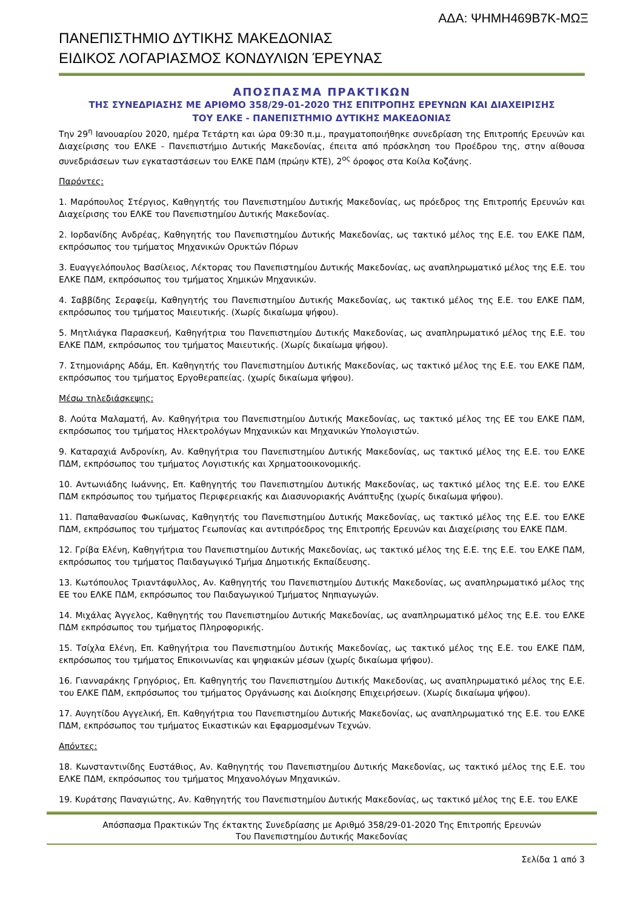ΑΔΑ: ΨΗΜΗ469Β7Κ-ΜΩΞ
ΠΑΝΕΠΙΣΤΗΜΙΟ ΔΥΤΙΚΗΣ ΜΑΚΕΔΟΝΙΑΣ
ΕΙΔΙΚΟΣ ΛΟΓΑΡΙΑΣΜΟΣ ΚΟΝΔΥΛΙΩΝ ΈΡΕΥΝΑΣ
ΑΠΟΣΠΑΣΜΑ ΠΡΑΚΤΙΚΩΝ
ΤΗΣ ΣΥΝΕΔΡΙΑΣΗΣ ΜΕ ΑΡΙΘΜΟ 358/29-01-2020 ΤΗΣ ΕΠΙΤΡΟΠΗΣ ΕΡΕΥΝΩΝ ΚΑΙ ΔΙΑΧΕΙΡΙΣΗΣ
ΤΟΥ ΕΛΚΕ - ΠΑΝΕΠΙΣΤΗΜΙΟ ΔΥΤΙΚΗΣ ΜΑΚΕΔΟΝΙΑΣ
Την 29<sup>η</sup> Ιανουαρίου 2020, ημέρα Τετάρτη και ώρα 09:30 π.μ., πραγματοποιήθηκε συνεδρίαση της Επιτροπής Ερευνών και Διαχείρισης του ΕΛΚΕ - Πανεπιστήμιο Δυτικής Μακεδονίας, έπειτα από πρόσκληση του Προέδρου της, στην αίθουσα συνεδριάσεων των εγκαταστάσεων του ΕΛΚΕ ΠΔΜ (πρώην ΚΤΕ), 2<sup>ος</sup> όροφος στα Κοίλα Κοζάνης.
Παρόντες:
1. Μαρόπουλος Στέργιος, Καθηγητής του Πανεπιστημίου Δυτικής Μακεδονίας, ως πρόεδρος της Επιτροπής Ερευνών και Διαχείρισης του ΕΛΚΕ του Πανεπιστημίου Δυτικής Μακεδονίας.
2. Ιορδανίδης Ανδρέας, Καθηγητής του Πανεπιστημίου Δυτικής Μακεδονίας, ως τακτικό μέλος της Ε.Ε. του ΕΛΚΕ ΠΔΜ, εκπρόσωπος του τμήματος Μηχανικών Ορυκτών Πόρων
3. Ευαγγελόπουλος Βασίλειος, Λέκτορας του Πανεπιστημίου Δυτικής Μακεδονίας, ως αναπληρωματικό μέλος της Ε.Ε. του ΕΛΚΕ ΠΔΜ, εκπρόσωπος του τμήματος Χημικών Μηχανικών.
4. Σαββίδης Σεραφείμ, Καθηγητής του Πανεπιστημίου Δυτικής Μακεδονίας, ως τακτικό μέλος της Ε.Ε. του ΕΛΚΕ ΠΔΜ, εκπρόσωπος του τμήματος Μαιευτικής. (Χωρίς δικαίωμα ψήφου).
5. Μητλιάγκα Παρασκευή, Καθηγήτρια του Πανεπιστημίου Δυτικής Μακεδονίας, ως αναπληρωματικό μέλος της Ε.Ε. του ΕΛΚΕ ΠΔΜ, εκπρόσωπος του τμήματος Μαιευτικής. (Χωρίς δικαίωμα ψήφου).
7. Στημονιάρης Αδάμ, Επ. Καθηγητής του Πανεπιστημίου Δυτικής Μακεδονίας, ως τακτικό μέλος της Ε.Ε. του ΕΛΚΕ ΠΔΜ, εκπρόσωπος του τμήματος Εργοθεραπείας. (χωρίς δικαίωμα ψήφου).
Μέσω τηλεδιάσκεψης:
8. Λούτα Μαλαματή, Αν. Καθηγήτρια του Πανεπιστημίου Δυτικής Μακεδονίας, ως τακτικό μέλος της ΕΕ του ΕΛΚΕ ΠΔΜ, εκπρόσωπος του τμήματος Ηλεκτρολόγων Μηχανικών και Μηχανικών Υπολογιστών.
9. Καταραχιά Ανδρονίκη, Αν. Καθηγήτρια του Πανεπιστημίου Δυτικής Μακεδονίας, ως τακτικό μέλος της Ε.Ε. του ΕΛΚΕ ΠΔΜ, εκπρόσωπος του τμήματος Λογιστικής και Χρηματοοικονομικής.
10. Αντωνιάδης Ιωάννης, Επ. Καθηγητής του Πανεπιστημίου Δυτικής Μακεδονίας, ως τακτικό μέλος της Ε.Ε. του ΕΛΚΕ ΠΔΜ εκπρόσωπος του τμήματος Περιφερειακής και Διασυνοριακής Ανάπτυξης (χωρίς δικαίωμα ψήφου).
11. Παπαθανασίου Φωκίωνας, Καθηγητής του Πανεπιστημίου Δυτικής Μακεδονίας, ως τακτικό μέλος της Ε.Ε. του ΕΛΚΕ ΠΔΜ, εκπρόσωπος του τμήματος Γεωπονίας και αντιπρόεδρος της Επιτροπής Ερευνών και Διαχείρισης του ΕΛΚΕ ΠΔΜ.
12. Γρίβα Ελένη, Καθηγήτρια του Πανεπιστημίου Δυτικής Μακεδονίας, ως τακτικό μέλος της Ε.Ε. της Ε.Ε. του ΕΛΚΕ ΠΔΜ, εκπρόσωπος του τμήματος Παιδαγωγικό Τμήμα Δημοτικής Εκπαίδευσης.
13. Κωτόπουλος Τριαντάφυλλος, Αν. Καθηγητής του Πανεπιστημίου Δυτικής Μακεδονίας, ως αναπληρωματικό μέλος της ΕΕ του ΕΛΚΕ ΠΔΜ, εκπρόσωπος του Παιδαγωγικού Τμήματος Νηπιαγωγών.
14. Μιχάλας Άγγελος, Καθηγητής του Πανεπιστημίου Δυτικής Μακεδονίας, ως αναπληρωματικό μέλος της Ε.Ε. του ΕΛΚΕ ΠΔΜ εκπρόσωπος του τμήματος Πληροφορικής.
15. Τσίχλα Ελένη, Επ. Καθηγήτρια του Πανεπιστημίου Δυτικής Μακεδονίας, ως τακτικό μέλος της Ε.Ε. του ΕΛΚΕ ΠΔΜ, εκπρόσωπος του τμήματος Επικοινωνίας και ψηφιακών μέσων (χωρίς δικαίωμα ψήφου).
16. Γιανναράκης Γρηγόριος, Επ. Καθηγητής του Πανεπιστημίου Δυτικής Μακεδονίας, ως αναπληρωματικό μέλος της Ε.Ε. του ΕΛΚΕ ΠΔΜ, εκπρόσωπος του τμήματος Οργάνωσης και Διοίκησης Επιχειρήσεων. (Χωρίς δικαίωμα ψήφου).
17. Αυγητίδου Αγγελική, Επ. Καθηγήτρια του Πανεπιστημίου Δυτικής Μακεδονίας, ως αναπληρωματικό της Ε.Ε. του ΕΛΚΕ ΠΔΜ, εκπρόσωπος του τμήματος Εικαστικών και Εφαρμοσμένων Τεχνών.
Απόντες:
18. Κωνσταντινίδης Ευστάθιος, Αν. Καθηγητής του Πανεπιστημίου Δυτικής Μακεδονίας, ως τακτικό μέλος της Ε.Ε. του ΕΛΚΕ ΠΔΜ, εκπρόσωπος του τμήματος Μηχανολόγων Μηχανικών.
19. Κυράτσης Παναγιώτης, Αν. Καθηγητής του Πανεπιστημίου Δυτικής Μακεδονίας, ως τακτικό μέλος της Ε.Ε. του ΕΛΚΕ
Απόσπασμα Πρακτικών Της έκτακτης Συνεδρίασης με Αριθμό 358/29-01-2020 Της Επιτροπής Ερευνών
Του Πανεπιστημίου Δυτικής Μακεδονίας
Σελίδα 1 από 3